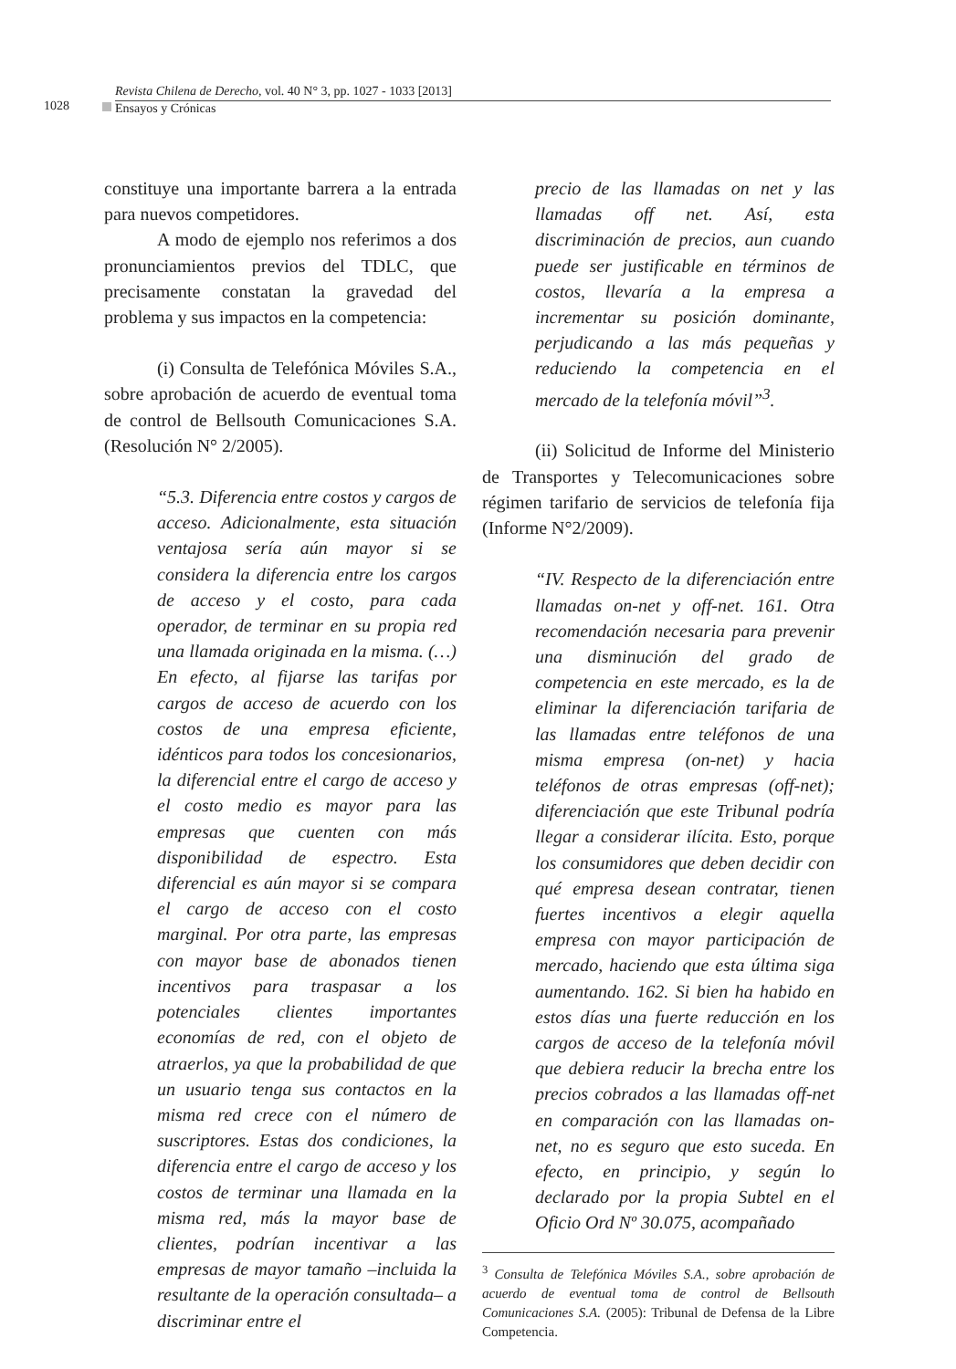1028
Revista Chilena de Derecho, vol. 40 N° 3, pp. 1027 - 1033 [2013]
Ensayos y Crónicas
constituye una importante barrera a la entrada para nuevos competidores.
A modo de ejemplo nos referimos a dos pronunciamientos previos del TDLC, que precisamente constatan la gravedad del problema y sus impactos en la competencia:
(i) Consulta de Telefónica Móviles S.A., sobre aprobación de acuerdo de eventual toma de control de Bellsouth Comunicaciones S.A. (Resolución N° 2/2005).
“5.3. Diferencia entre costos y cargos de acceso. Adicionalmente, esta situación ventajosa sería aún mayor si se considera la diferencia entre los cargos de acceso y el costo, para cada operador, de terminar en su propia red una llamada originada en la misma. (…) En efecto, al fijarse las tarifas por cargos de acceso de acuerdo con los costos de una empresa eficiente, idénticos para todos los concesionarios, la diferencial entre el cargo de acceso y el costo medio es mayor para las empresas que cuenten con más disponibilidad de espectro. Esta diferencial es aún mayor si se compara el cargo de acceso con el costo marginal. Por otra parte, las empresas con mayor base de abonados tienen incentivos para traspasar a los potenciales clientes importantes economías de red, con el objeto de atraerlos, ya que la probabilidad de que un usuario tenga sus contactos en la misma red crece con el número de suscriptores. Estas dos condiciones, la diferencia entre el cargo de acceso y los costos de terminar una llamada en la misma red, más la mayor base de clientes, podrían incentivar a las empresas de mayor tamaño –incluida la resultante de la operación consultada– a discriminar entre el
precio de las llamadas on net y las llamadas off net. Así, esta discriminación de precios, aun cuando puede ser justificable en términos de costos, llevaría a la empresa a incrementar su posición dominante, perjudicando a las más pequeñas y reduciendo la competencia en el mercado de la telefonía móvil”<sup>3</sup>.
(ii) Solicitud de Informe del Ministerio de Transportes y Telecomunicaciones sobre régimen tarifario de servicios de telefonía fija (Informe N°2/2009).
“IV. Respecto de la diferenciación entre llamadas on-net y off-net. 161. Otra recomendación necesaria para prevenir una disminución del grado de competencia en este mercado, es la de eliminar la diferenciación tarifaria de las llamadas entre teléfonos de una misma empresa (on-net) y hacia teléfonos de otras empresas (off-net); diferenciación que este Tribunal podría llegar a considerar ilícita. Esto, porque los consumidores que deben decidir con qué empresa desean contratar, tienen fuertes incentivos a elegir aquella empresa con mayor participación de mercado, haciendo que esta última siga aumentando. 162. Si bien ha habido en estos días una fuerte reducción en los cargos de acceso de la telefonía móvil que debiera reducir la brecha entre los precios cobrados a las llamadas off-net en comparación con las llamadas on-net, no es seguro que esto suceda. En efecto, en principio, y según lo declarado por la propia Subtel en el Oficio Ord Nº 30.075, acompañado
<sup>3</sup> Consulta de Telefónica Móviles S.A., sobre aprobación de acuerdo de eventual toma de control de Bellsouth Comunicaciones S.A. (2005): Tribunal de Defensa de la Libre Competencia.